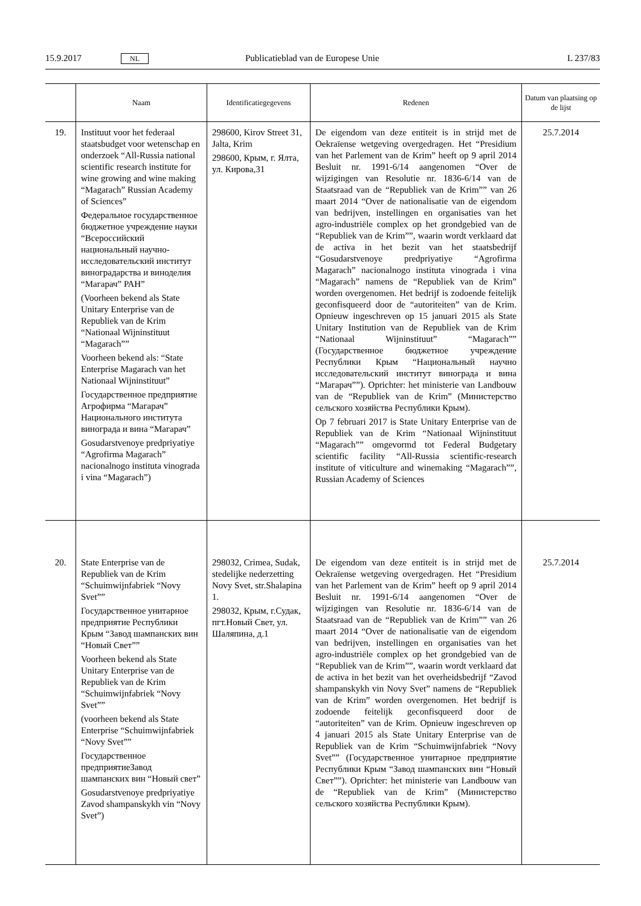15.9.2017 NL Publicatieblad van de Europese Unie L 237/83
| | Naam | Identificatiegegevens | Redenen | Datum van plaatsing op de lijst |
| --- | --- | --- | --- | --- |
| 19. | Instituut voor het federaal staatsbudget voor wetenschap en onderzoek “All-Russia national scientific research institute for wine growing and wine making “Magarach” Russian Academy of Sciences” Федеральное государственное бюджетное учреждение науки “Всероссийский национальный научно-исследовательский институт виноградарства и виноделия “Магарач” РАН” (Voorheen bekend als State Unitary Enterprise van de Republiek van de Krim “Nationaal Wijninstituut “Magarach”” Voorheen bekend als: “State Enterprise Magarach van het Nationaal Wijninstituut” Государственное предприятие Агрофирма “Магарач” Национального института винограда и вина “Магарач” Gosudarstvenoye predpriyatiye “Agrofirma Magarach” nacionalnogo instituta vinograda i vina “Magarach”) | 298600, Kirov Street 31, Jalta, Krim 298600, Крым, г. Ялта, ул. Кирова,31 | De eigendom van deze entiteit is in strijd met de Oekraïense wetgeving overgedragen. Het “Presidium van het Parlement van de Krim” heeft op 9 april 2014 Besluit nr. 1991-6/14 aangenomen “Over de wijzigingen van Resolutie nr. 1836-6/14 van de Staatsraad van de “Republiek van de Krim”” van 26 maart 2014 “Over de nationalisatie van de eigendom van bedrijven, instellingen en organisaties van het agro-industriële complex op het grondgebied van de “Republiek van de Krim””, waarin wordt verklaard dat de activa in het bezit van het staatsbedrijf “Gosudarstvenoye predpriyatiye “Agrofirma Magarach” nacionalnogo instituta vinograda i vina “Magarach” namens de “Republiek van de Krim” worden overgenomen. Het bedrijf is zodoende feitelijk geconfisqueerd door de “autoriteiten” van de Krim. Opnieuw ingeschreven op 15 januari 2015 als State Unitary Institution van de Republiek van de Krim “Nationaal Wijninstituut” “Magarach”” (Государственное бюджетное учреждение Республики Крым “Национальный научно исследовательский институт винограда и вина “Магарач””). Oprichter: het ministerie van Landbouw van de “Republiek van de Krim” (Министерство сельского хозяйства Республики Крым). Op 7 februari 2017 is State Unitary Enterprise van de Republiek van de Krim “Nationaal Wijninstituut “Magarach”” omgevormd tot Federal Budgetary scientific facility “All-Russia scientific-research institute of viticulture and winemaking “Magarach””, Russian Academy of Sciences | 25.7.2014 |
| 20. | State Enterprise van de Republiek van de Krim “Schuimwijnfabriek “Novy Svet”” Государственное унитарное предприятие Республики Крым “Завод шампанских вин “Новый Свет”” Voorheen bekend als State Unitary Enterprise van de Republiek van de Krim “Schuimwijnfabriek “Novy Svet”” (voorheen bekend als State Enterprise “Schuimwijnfabriek “Novy Svet”” Государственное предприятиеЗавод шампанских вин “Новый свет” Gosudarstvenoye predpriyatiye Zavod shampanskykh vin “Novy Svet”) | 298032, Crimea, Sudak, stedelijke nederzetting Novy Svet, str.Shalapina 1. 298032, Крым, г.Судак, пгт.Новый Свет, ул. Шаляпина, д.1 | De eigendom van deze entiteit is in strijd met de Oekraïense wetgeving overgedragen. Het “Presidium van het Parlement van de Krim” heeft op 9 april 2014 Besluit nr. 1991-6/14 aangenomen “Over de wijzigingen van Resolutie nr. 1836-6/14 van de Staatsraad van de “Republiek van de Krim”” van 26 maart 2014 “Over de nationalisatie van de eigendom van bedrijven, instellingen en organisaties van het agro-industriële complex op het grondgebied van de “Republiek van de Krim””, waarin wordt verklaard dat de activa in het bezit van het overheidsbedrijf “Zavod shampanskykh vin Novy Svet” namens de “Republiek van de Krim” worden overgenomen. Het bedrijf is zodoende feitelijk geconfisqueerd door de “autoriteiten” van de Krim. Opnieuw ingeschreven op 4 januari 2015 als State Unitary Enterprise van de Republiek van de Krim “Schuimwijnfabriek “Novy Svet”” (Государственное унитарное предприятие Республики Крым “Завод шампанских вин “Новый Свет””). Oprichter: het ministerie van Landbouw van de “Republiek van de Krim” (Министерство сельского хозяйства Республики Крым). | 25.7.2014 |